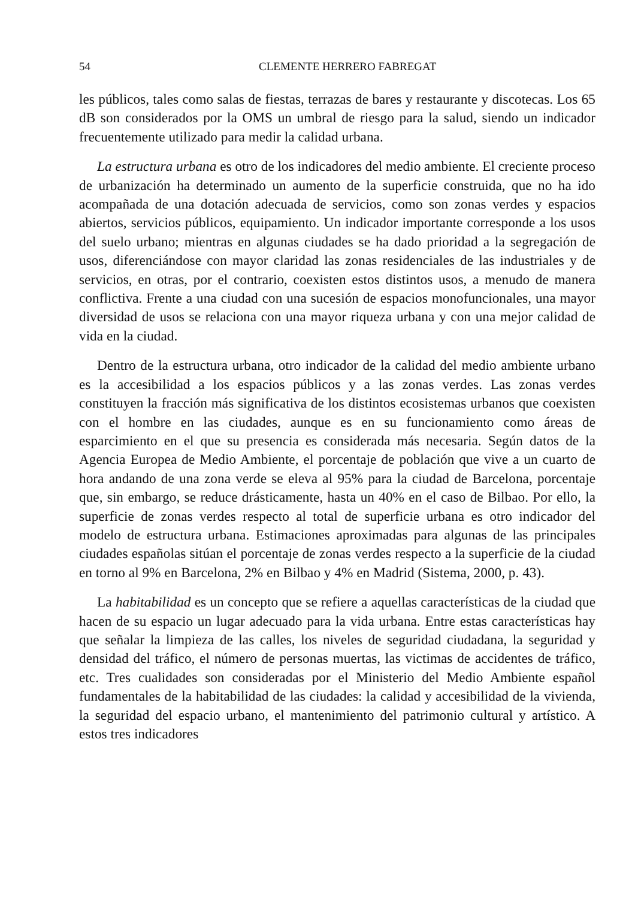54 CLEMENTE HERRERO FABREGAT
les públicos, tales como salas de fiestas, terrazas de bares y restaurante y discotecas. Los 65 dB son considerados por la OMS un umbral de riesgo para la salud, siendo un indicador frecuentemente utilizado para medir la calidad urbana.
La estructura urbana es otro de los indicadores del medio ambiente. El creciente proceso de urbanización ha determinado un aumento de la superficie construida, que no ha ido acompañada de una dotación adecuada de servicios, como son zonas verdes y espacios abiertos, servicios públicos, equipamiento. Un indicador importante corresponde a los usos del suelo urbano; mientras en algunas ciudades se ha dado prioridad a la segregación de usos, diferenciándose con mayor claridad las zonas residenciales de las industriales y de servicios, en otras, por el contrario, coexisten estos distintos usos, a menudo de manera conflictiva. Frente a una ciudad con una sucesión de espacios monofuncionales, una mayor diversidad de usos se relaciona con una mayor riqueza urbana y con una mejor calidad de vida en la ciudad.
Dentro de la estructura urbana, otro indicador de la calidad del medio ambiente urbano es la accesibilidad a los espacios públicos y a las zonas verdes. Las zonas verdes constituyen la fracción más significativa de los distintos ecosistemas urbanos que coexisten con el hombre en las ciudades, aunque es en su funcionamiento como áreas de esparcimiento en el que su presencia es considerada más necesaria. Según datos de la Agencia Europea de Medio Ambiente, el porcentaje de población que vive a un cuarto de hora andando de una zona verde se eleva al 95% para la ciudad de Barcelona, porcentaje que, sin embargo, se reduce drásticamente, hasta un 40% en el caso de Bilbao. Por ello, la superficie de zonas verdes respecto al total de superficie urbana es otro indicador del modelo de estructura urbana. Estimaciones aproximadas para algunas de las principales ciudades españolas sitúan el porcentaje de zonas verdes respecto a la superficie de la ciudad en torno al 9% en Barcelona, 2% en Bilbao y 4% en Madrid (Sistema, 2000, p. 43).
La habitabilidad es un concepto que se refiere a aquellas características de la ciudad que hacen de su espacio un lugar adecuado para la vida urbana. Entre estas características hay que señalar la limpieza de las calles, los niveles de seguridad ciudadana, la seguridad y densidad del tráfico, el número de personas muertas, las victimas de accidentes de tráfico, etc. Tres cualidades son consideradas por el Ministerio del Medio Ambiente español fundamentales de la habitabilidad de las ciudades: la calidad y accesibilidad de la vivienda, la seguridad del espacio urbano, el mantenimiento del patrimonio cultural y artístico. A estos tres indicadores